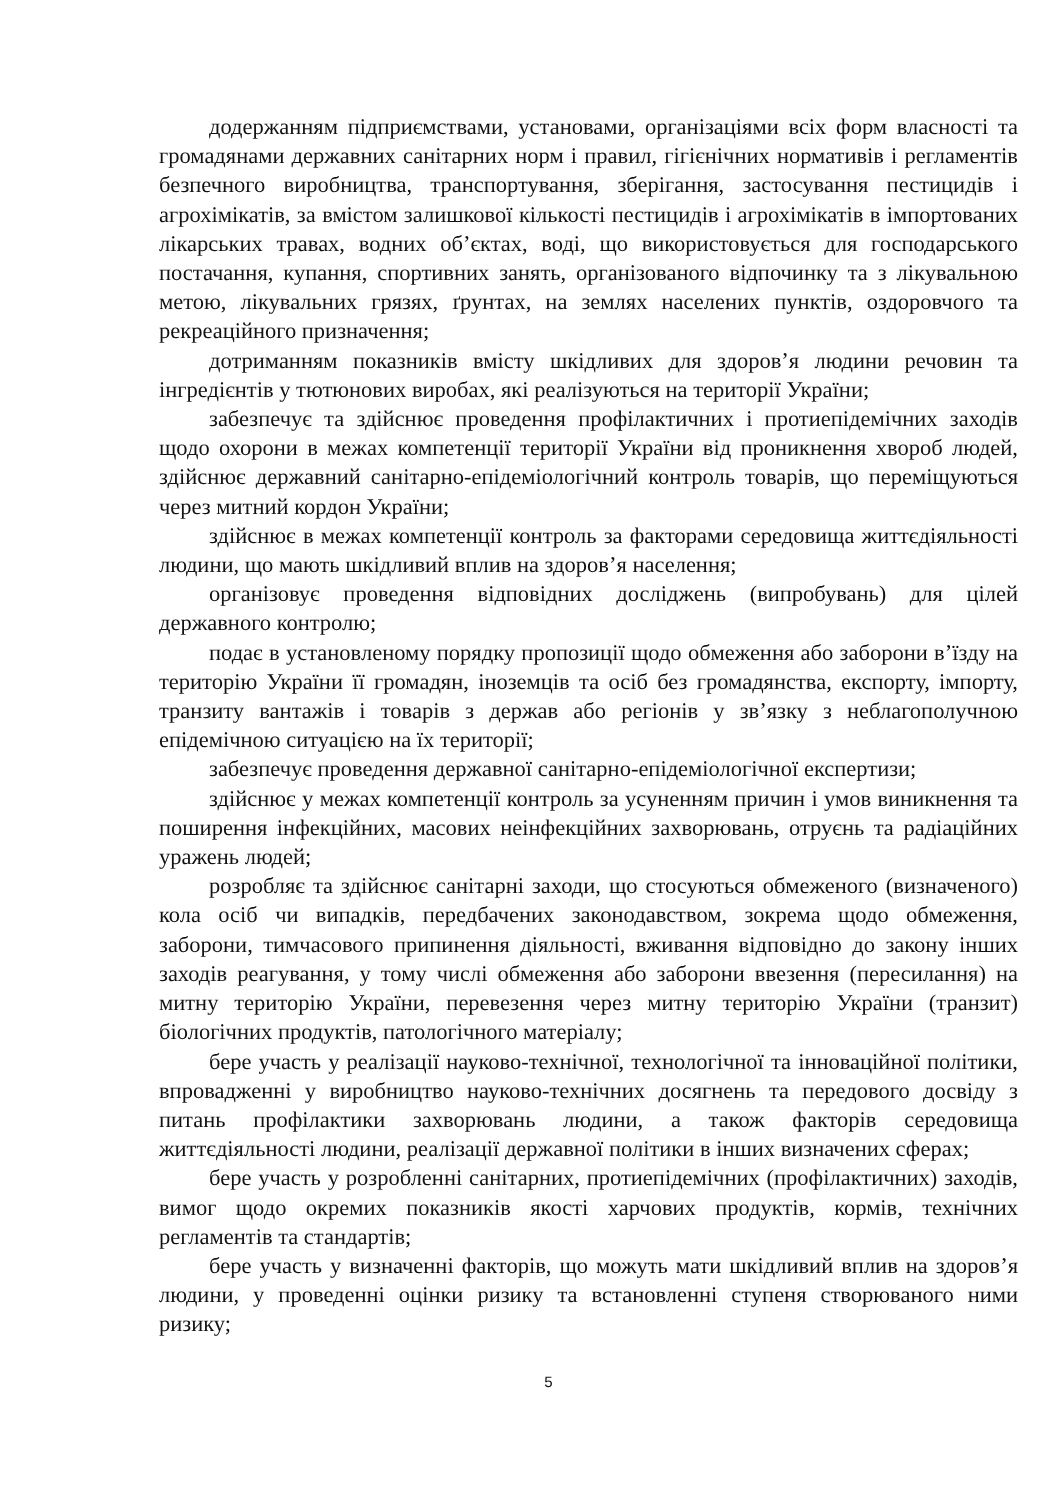додержанням підприємствами, установами, організаціями всіх форм власності та громадянами державних санітарних норм і правил, гігієнічних нормативів і регламентів безпечного виробництва, транспортування, зберігання, застосування пестицидів і агрохімікатів, за вмістом залишкової кількості пестицидів і агрохімікатів в імпортованих лікарських травах, водних об’єктах, воді, що використовується для господарського постачання, купання, спортивних занять, організованого відпочинку та з лікувальною метою, лікувальних грязях, ґрунтах, на землях населених пунктів, оздоровчого та рекреаційного призначення;
дотриманням показників вмісту шкідливих для здоров’я людини речовин та інгредієнтів у тютюнових виробах, які реалізуються на території України;
забезпечує та здійснює проведення профілактичних і протиепідемічних заходів щодо охорони в межах компетенції території України від проникнення хвороб людей, здійснює державний санітарно-епідеміологічний контроль товарів, що переміщуються через митний кордон України;
здійснює в межах компетенції контроль за факторами середовища життєдіяльності людини, що мають шкідливий вплив на здоров’я населення;
організовує проведення відповідних досліджень (випробувань) для цілей державного контролю;
подає в установленому порядку пропозиції щодо обмеження або заборони в’їзду на територію України її громадян, іноземців та осіб без громадянства, експорту, імпорту, транзиту вантажів і товарів з держав або регіонів у зв’язку з неблагополучною епідемічною ситуацією на їх території;
забезпечує проведення державної санітарно-епідеміологічної експертизи;
здійснює у межах компетенції контроль за усуненням причин і умов виникнення та поширення інфекційних, масових неінфекційних захворювань, отруєнь та радіаційних уражень людей;
розробляє та здійснює санітарні заходи, що стосуються обмеженого (визначеного) кола осіб чи випадків, передбачених законодавством, зокрема щодо обмеження, заборони, тимчасового припинення діяльності, вживання відповідно до закону інших заходів реагування, у тому числі обмеження або заборони ввезення (пересилання) на митну територію України, перевезення через митну територію України (транзит) біологічних продуктів, патологічного матеріалу;
бере участь у реалізації науково-технічної, технологічної та інноваційної політики, впровадженні у виробництво науково-технічних досягнень та передового досвіду з питань профілактики захворювань людини, а також факторів середовища життєдіяльності людини, реалізації державної політики в інших визначених сферах;
бере участь у розробленні санітарних, протиепідемічних (профілактичних) заходів, вимог щодо окремих показників якості харчових продуктів, кормів, технічних регламентів та стандартів;
бере участь у визначенні факторів, що можуть мати шкідливий вплив на здоров’я людини, у проведенні оцінки ризику та встановленні ступеня створюваного ними ризику;
5